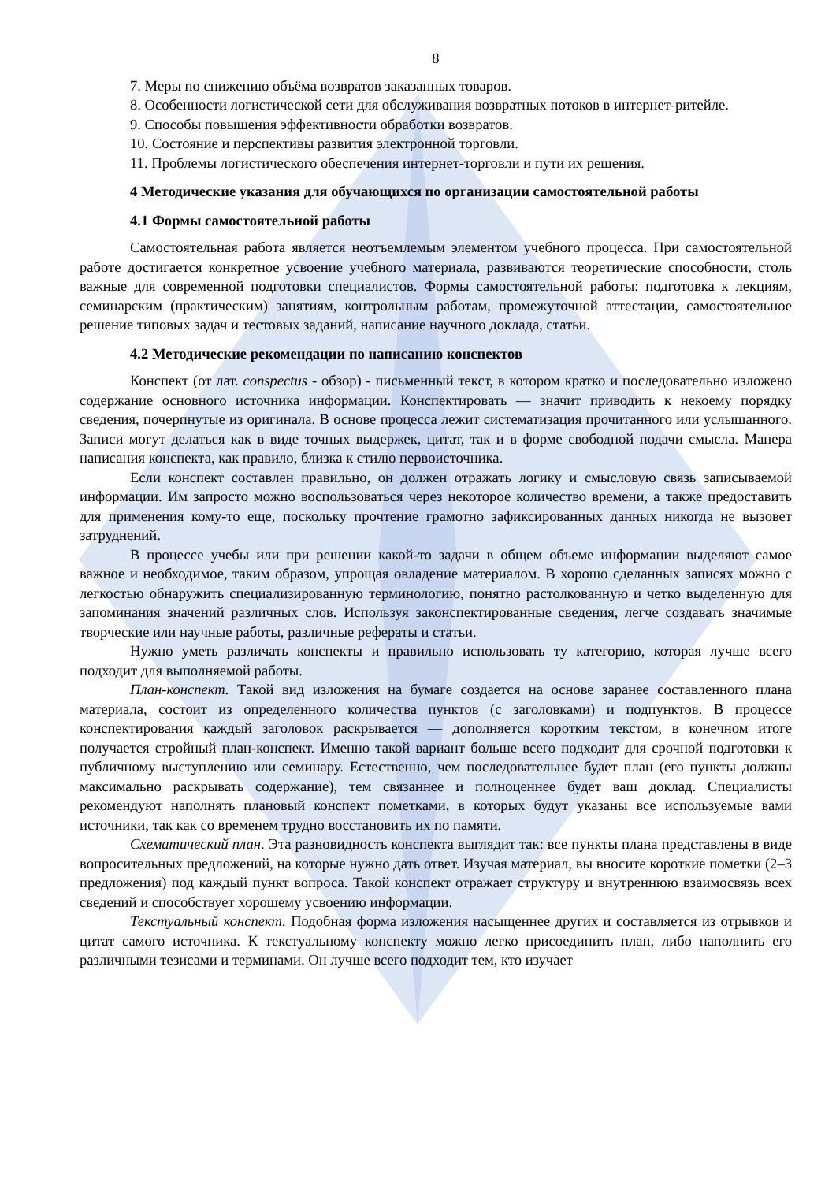8
7. Меры по снижению объёма возвратов заказанных товаров.
8. Особенности логистической сети для обслуживания возвратных потоков в интернет-ритейле.
9. Способы повышения эффективности обработки возвратов.
10. Состояние и перспективы развития электронной торговли.
11. Проблемы логистического обеспечения интернет-торговли и пути их решения.
4 Методические указания для обучающихся по организации самостоятельной работы
4.1 Формы самостоятельной работы
Самостоятельная работа является неотъемлемым элементом учебного процесса. При самостоятельной работе достигается конкретное усвоение учебного материала, развиваются теоретические способности, столь важные для современной подготовки специалистов. Формы самостоятельной работы: подготовка к лекциям, семинарским (практическим) занятиям, контрольным работам, промежуточной аттестации, самостоятельное решение типовых задач и тестовых заданий, написание научного доклада, статьи.
4.2 Методические рекомендации по написанию конспектов
Конспект (от лат. conspectus - обзор) - письменный текст, в котором кратко и последовательно изложено содержание основного источника информации. Конспектировать — значит приводить к некоему порядку сведения, почерпнутые из оригинала. В основе процесса лежит систематизация прочитанного или услышанного. Записи могут делаться как в виде точных выдержек, цитат, так и в форме свободной подачи смысла. Манера написания конспекта, как правило, близка к стилю первоисточника.
Если конспект составлен правильно, он должен отражать логику и смысловую связь записываемой информации. Им запросто можно воспользоваться через некоторое количество времени, а также предоставить для применения кому-то еще, поскольку прочтение грамотно зафиксированных данных никогда не вызовет затруднений.
В процессе учебы или при решении какой-то задачи в общем объеме информации выделяют самое важное и необходимое, таким образом, упрощая овладение материалом. В хорошо сделанных записях можно с легкостью обнаружить специализированную терминологию, понятно растолкованную и четко выделенную для запоминания значений различных слов. Используя законспектированные сведения, легче создавать значимые творческие или научные работы, различные рефераты и статьи.
Нужно уметь различать конспекты и правильно использовать ту категорию, которая лучше всего подходит для выполняемой работы.
План-конспект. Такой вид изложения на бумаге создается на основе заранее составленного плана материала, состоит из определенного количества пунктов (с заголовками) и подпунктов. В процессе конспектирования каждый заголовок раскрывается — дополняется коротким текстом, в конечном итоге получается стройный план-конспект. Именно такой вариант больше всего подходит для срочной подготовки к публичному выступлению или семинару. Естественно, чем последовательнее будет план (его пункты должны максимально раскрывать содержание), тем связаннее и полноценнее будет ваш доклад. Специалисты рекомендуют наполнять плановый конспект пометками, в которых будут указаны все используемые вами источники, так как со временем трудно восстановить их по памяти.
Схематический план. Эта разновидность конспекта выглядит так: все пункты плана представлены в виде вопросительных предложений, на которые нужно дать ответ. Изучая материал, вы вносите короткие пометки (2–3 предложения) под каждый пункт вопроса. Такой конспект отражает структуру и внутреннюю взаимосвязь всех сведений и способствует хорошему усвоению информации.
Текстуальный конспект. Подобная форма изложения насыщеннее других и составляется из отрывков и цитат самого источника. К текстуальному конспекту можно легко присоединить план, либо наполнить его различными тезисами и терминами. Он лучше всего подходит тем, кто изучает